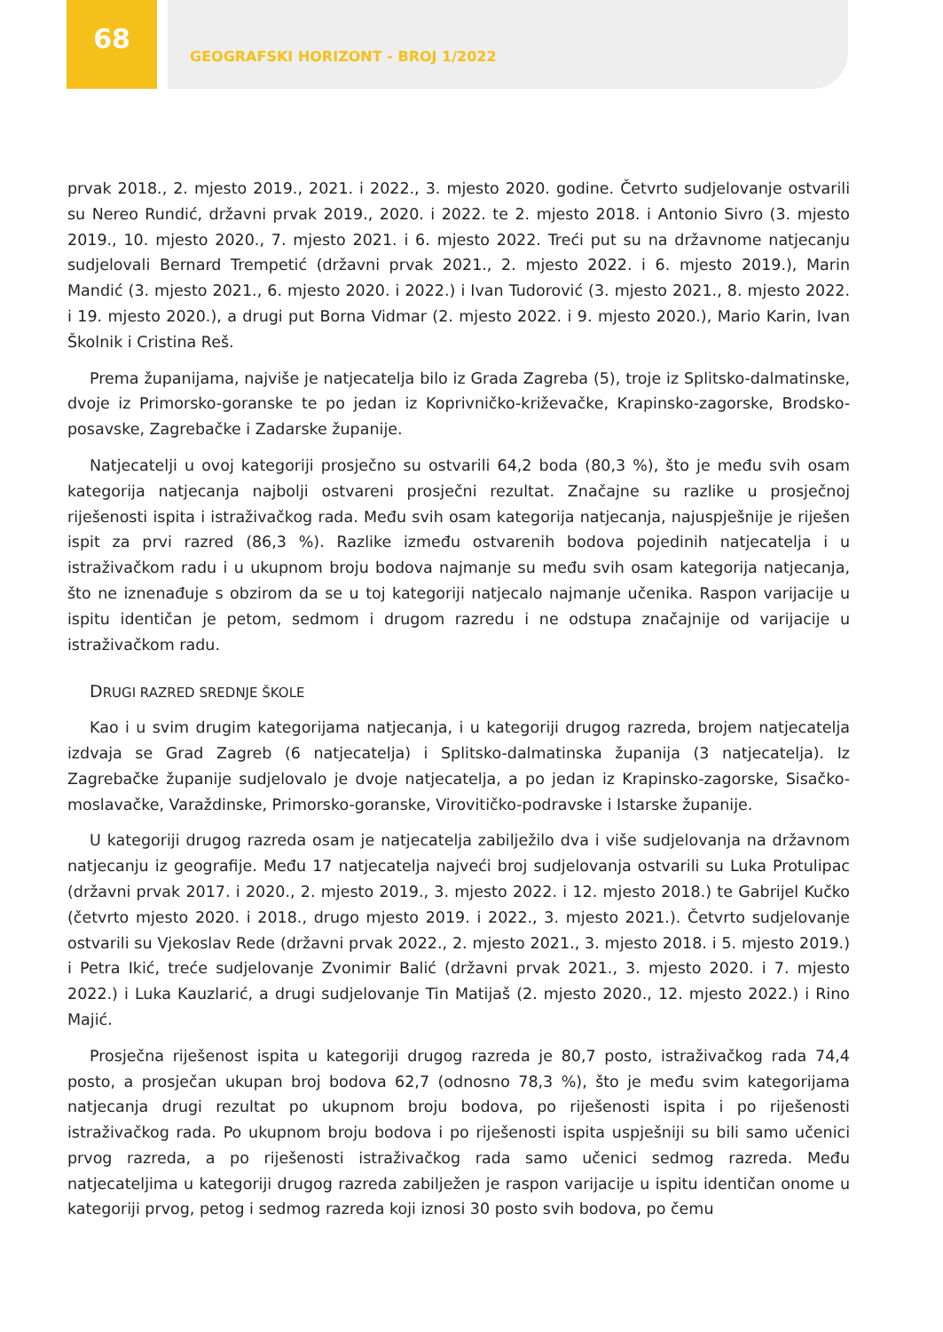68
GEOGRAFSKI HORIZONT - BROJ 1/2022
prvak 2018., 2. mjesto 2019., 2021. i 2022., 3. mjesto 2020. godine. Četvrto sudjelovanje ostvarili su Nereo Rundić, državni prvak 2019., 2020. i 2022. te 2. mjesto 2018. i Antonio Sivro (3. mjesto 2019., 10. mjesto 2020., 7. mjesto 2021. i 6. mjesto 2022. Treći put su na državnome natjecanju sudjelovali Bernard Trempetić (državni prvak 2021., 2. mjesto 2022. i 6. mjesto 2019.), Marin Mandić (3. mjesto 2021., 6. mjesto 2020. i 2022.) i Ivan Tudorović (3. mjesto 2021., 8. mjesto 2022. i 19. mjesto 2020.), a drugi put Borna Vidmar (2. mjesto 2022. i 9. mjesto 2020.), Mario Karin, Ivan Školnik i Cristina Reš.
Prema županijama, najviše je natjecatelja bilo iz Grada Zagreba (5), troje iz Splitsko-dalmatinske, dvoje iz Primorsko-goranske te po jedan iz Koprivničko-križevačke, Krapinsko-zagorske, Brodsko-posavske, Zagrebačke i Zadarske županije.
Natjecatelji u ovoj kategoriji prosječno su ostvarili 64,2 boda (80,3 %), što je među svih osam kategorija natjecanja najbolji ostvareni prosječni rezultat. Značajne su razlike u prosječnoj riješenosti ispita i istraživačkog rada. Među svih osam kategorija natjecanja, najuspješnije je riješen ispit za prvi razred (86,3 %). Razlike između ostvarenih bodova pojedinih natjecatelja i u istraživačkom radu i u ukupnom broju bodova najmanje su među svih osam kategorija natjecanja, što ne iznenađuje s obzirom da se u toj kategoriji natjecalo najmanje učenika. Raspon varijacije u ispitu identičan je petom, sedmom i drugom razredu i ne odstupa značajnije od varijacije u istraživačkom radu.
DRUGI RAZRED SREDNJE ŠKOLE
Kao i u svim drugim kategorijama natjecanja, i u kategoriji drugog razreda, brojem natjecatelja izdvaja se Grad Zagreb (6 natjecatelja) i Splitsko-dalmatinska županija (3 natjecatelja). Iz Zagrebačke županije sudjelovalo je dvoje natjecatelja, a po jedan iz Krapinsko-zagorske, Sisačko-moslavačke, Varaždinske, Primorsko-goranske, Virovitičko-podravske i Istarske županije.
U kategoriji drugog razreda osam je natjecatelja zabilježilo dva i više sudjelovanja na državnom natjecanju iz geografije. Među 17 natjecatelja najveći broj sudjelovanja ostvarili su Luka Protulipac (državni prvak 2017. i 2020., 2. mjesto 2019., 3. mjesto 2022. i 12. mjesto 2018.) te Gabrijel Kučko (četvrto mjesto 2020. i 2018., drugo mjesto 2019. i 2022., 3. mjesto 2021.). Četvrto sudjelovanje ostvarili su Vjekoslav Rede (državni prvak 2022., 2. mjesto 2021., 3. mjesto 2018. i 5. mjesto 2019.) i Petra Ikić, treće sudjelovanje Zvonimir Balić (državni prvak 2021., 3. mjesto 2020. i 7. mjesto 2022.) i Luka Kauzlarić, a drugi sudjelovanje Tin Matijaš (2. mjesto 2020., 12. mjesto 2022.) i Rino Majić.
Prosječna riješenost ispita u kategoriji drugog razreda je 80,7 posto, istraživačkog rada 74,4 posto, a prosječan ukupan broj bodova 62,7 (odnosno 78,3 %), što je među svim kategorijama natjecanja drugi rezultat po ukupnom broju bodova, po riješenosti ispita i po riješenosti istraživačkog rada. Po ukupnom broju bodova i po riješenosti ispita uspješniji su bili samo učenici prvog razreda, a po riješenosti istraživačkog rada samo učenici sedmog razreda. Među natjecateljima u kategoriji drugog razreda zabilježen je raspon varijacije u ispitu identičan onome u kategoriji prvog, petog i sedmog razreda koji iznosi 30 posto svih bodova, po čemu